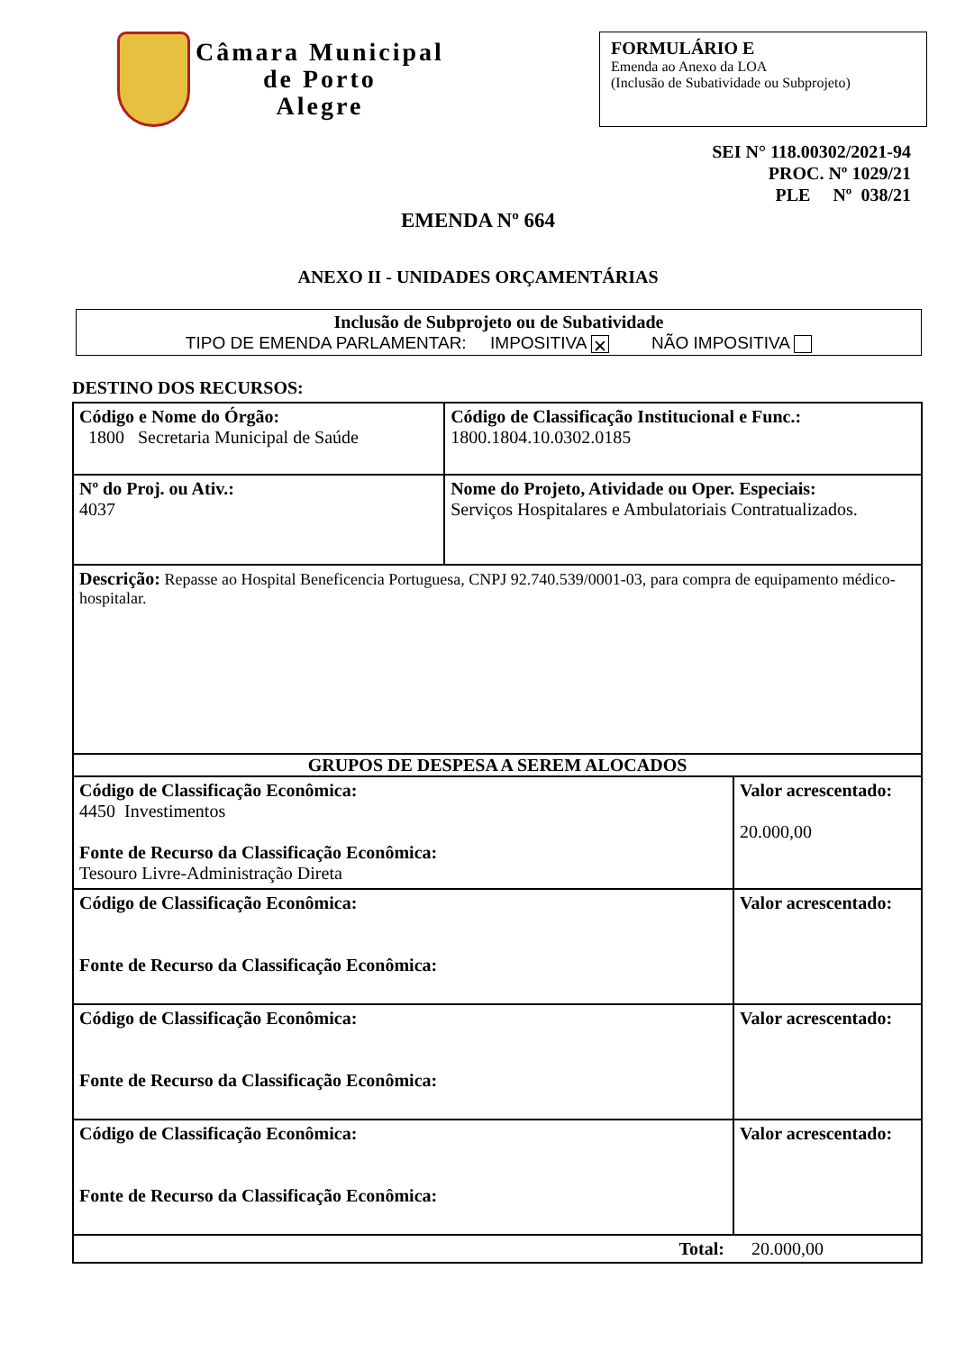Câmara Municipal
de Porto
Alegre
FORMULÁRIO E
Emenda ao Anexo da LOA
(Inclusão de Subatividade ou Subprojeto)
SEI N° 118.00302/2021-94
PROC. Nº 1029/21
PLE Nº 038/21
EMENDA Nº 664
ANEXO II - UNIDADES ORÇAMENTÁRIAS
Inclusão de Subprojeto ou de Subatividade
TIPO DE EMENDA PARLAMENTAR: IMPOSITIVA ✕ NÃO IMPOSITIVA
DESTINO DOS RECURSOS:
| Código e Nome do Órgão: 1800 Secretaria Municipal de Saúde | | Código de Classificação Institucional e Func.: 1800.1804.10.0302.0185 | |
| Nº do Proj. ou Ativ.: 4037 | Nome do Projeto, Atividade ou Oper. Especiais: Serviços Hospitalares e Ambulatoriais Contratualizados. | | |
| Descrição: Repasse ao Hospital Beneficencia Portuguesa, CNPJ 92.740.539/0001-03, para compra de equipamento médico-hospitalar. | | | |
| GRUPOS DE DESPESA A SEREM ALOCADOS | | | |
| Código de Classificação Econômica: 4450 Investimentos Fonte de Recurso da Classificação Econômica: Tesouro Livre-Administração Direta | | | Valor acrescentado: 20.000,00 |
| Código de Classificação Econômica: Fonte de Recurso da Classificação Econômica: | | | Valor acrescentado: |
| Código de Classificação Econômica: Fonte de Recurso da Classificação Econômica: | | | Valor acrescentado: |
| Código de Classificação Econômica: Fonte de Recurso da Classificação Econômica: | | | Valor acrescentado: |
| Total: 20.000,00 | | | |